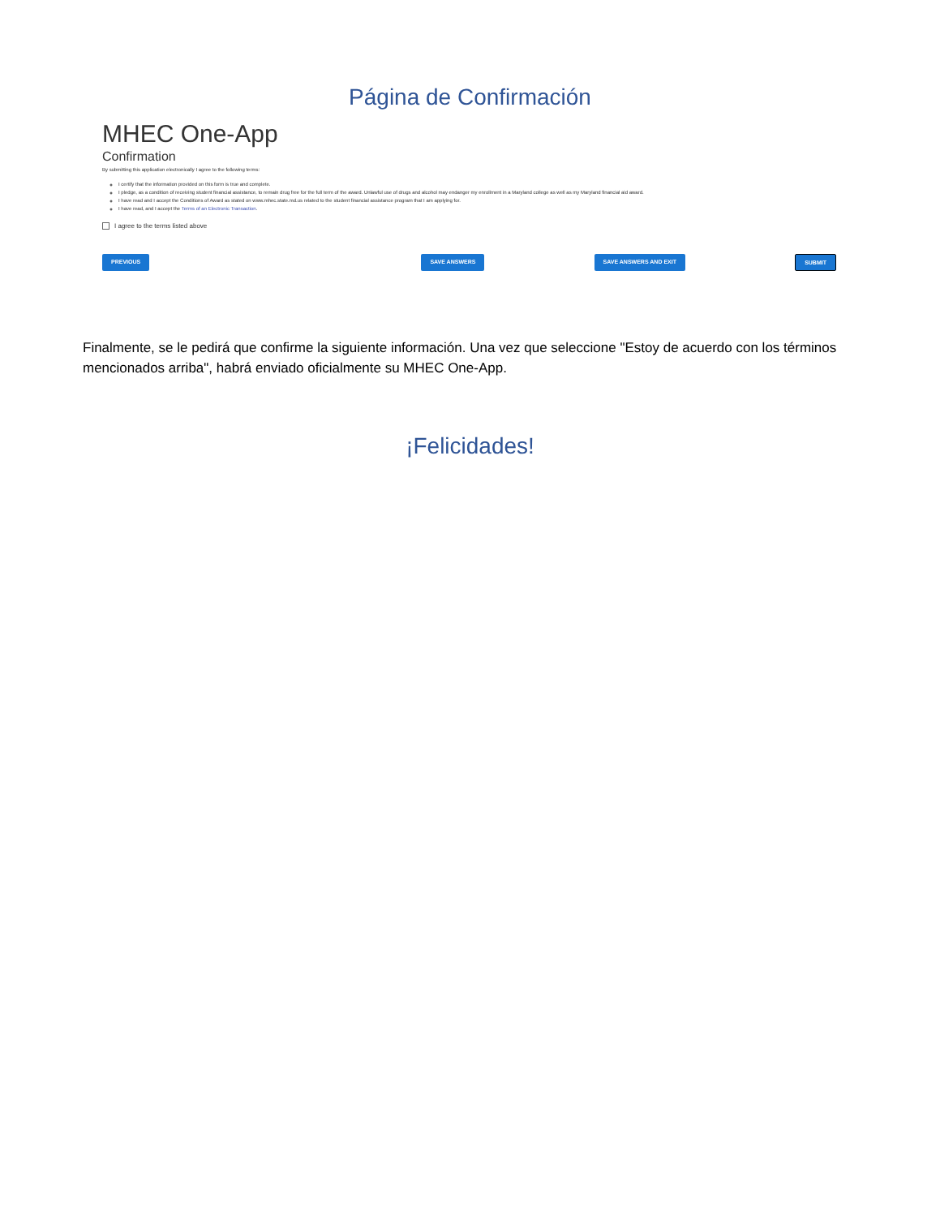Página de Confirmación
MHEC One-App
Confirmation
By submitting this application electronically I agree to the following terms:
I certify that the information provided on this form is true and complete.
I pledge, as a condition of receiving student financial assistance, to remain drug free for the full term of the award. Unlawful use of drugs and alcohol may endanger my enrollment in a Maryland college as well as my Maryland financial aid award.
I have read and I accept the Conditions of Award as stated on www.mhec.state.md.us related to the student financial assistance program that I am applying for.
I have read, and I accept the Terms of an Electronic Transaction.
I agree to the terms listed above
PREVIOUS SAVE ANSWERS SAVE ANSWERS AND EXIT SUBMIT
Finalmente, se le pedirá que confirme la siguiente información. Una vez que seleccione "Estoy de acuerdo con los términos mencionados arriba", habrá enviado oficialmente su MHEC One-App.
¡Felicidades!